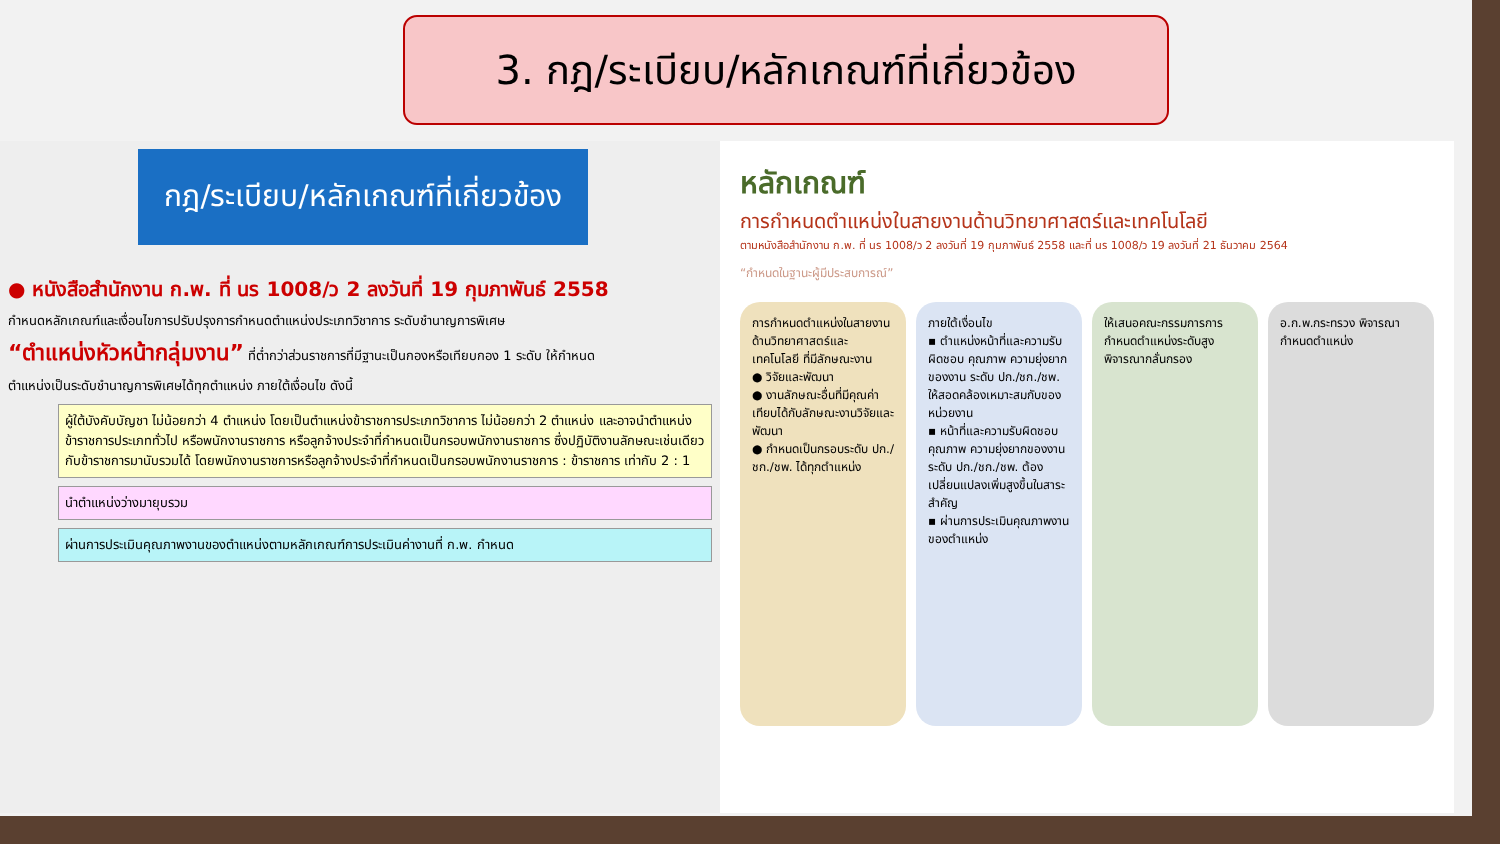3. กฎ/ระเบียบ/หลักเกณฑ์ที่เกี่ยวข้อง
กฎ/ระเบียบ/หลักเกณฑ์ที่เกี่ยวข้อง
● หนังสือสำนักงาน ก.พ. ที่ นร 1008/ว 2 ลงวันที่ 19 กุมภาพันธ์ 2558
กำหนดหลักเกณฑ์และเงื่อนไขการปรับปรุงการกำหนดตำแหน่งประเภทวิชาการ ระดับชำนาญการพิเศษ
“ตำแหน่งหัวหน้ากลุ่มงาน” ที่ต่ำกว่าส่วนราชการที่มีฐานะเป็นกองหรือเทียบกอง 1 ระดับ ให้กำหนด
ตำแหน่งเป็นระดับชำนาญการพิเศษได้ทุกตำแหน่ง ภายใต้เงื่อนไข ดังนี้
ผู้ใต้บังคับบัญชา ไม่น้อยกว่า 4 ตำแหน่ง โดยเป็นตำแหน่งข้าราชการประเภทวิชาการ ไม่น้อยกว่า 2 ตำแหน่ง และอาจนำตำแหน่งข้าราชการประเภททั่วไป หรือพนักงานราชการ หรือลูกจ้างประจำที่กำหนดเป็นกรอบพนักงานราชการ ซึ่งปฏิบัติงานลักษณะเช่นเดียวกับข้าราชการมานับรวมได้ โดยพนักงานราชการหรือลูกจ้างประจำที่กำหนดเป็นกรอบพนักงานราชการ : ข้าราชการ เท่ากับ 2 : 1
นำตำแหน่งว่างมายุบรวม
ผ่านการประเมินคุณภาพงานของตำแหน่งตามหลักเกณฑ์การประเมินค่างานที่ ก.พ. กำหนด
หลักเกณฑ์
การกำหนดตำแหน่งในสายงานด้านวิทยาศาสตร์และเทคโนโลยี
ตามหนังสือสำนักงาน ก.พ. ที่ นร 1008/ว 2 ลงวันที่ 19 กุมภาพันธ์ 2558 และที่ นร 1008/ว 19 ลงวันที่ 21 ธันวาคม 2564
“กำหนดในฐานะผู้มีประสบการณ์”
การกำหนดตำแหน่งในสายงานด้านวิทยาศาสตร์และเทคโนโลยี ที่มีลักษณะงาน
● วิจัยและพัฒนา
● งานลักษณะอื่นที่มีคุณค่าเทียบได้กับลักษณะงานวิจัยและพัฒนา
● กำหนดเป็นกรอบระดับ ปก./ชก./ชพ. ได้ทุกตำแหน่ง
ภายใต้เงื่อนไข
▪ ตำแหน่งหน้าที่และความรับผิดชอบ คุณภาพ ความยุ่งยากของงาน ระดับ ปก./ชก./ชพ. ให้สอดคล้องเหมาะสมกับของหน่วยงาน
▪ หน้าที่และความรับผิดชอบ คุณภาพ ความยุ่งยากของงาน ระดับ ปก./ชก./ชพ. ต้องเปลี่ยนแปลงเพิ่มสูงขึ้นในสาระสำคัญ
▪ ผ่านการประเมินคุณภาพงานของตำแหน่ง
ให้เสนอคณะกรรมการการกำหนดตำแหน่งระดับสูงพิจารณากลั่นกรอง
อ.ก.พ.กระทรวง พิจารณากำหนดตำแหน่ง